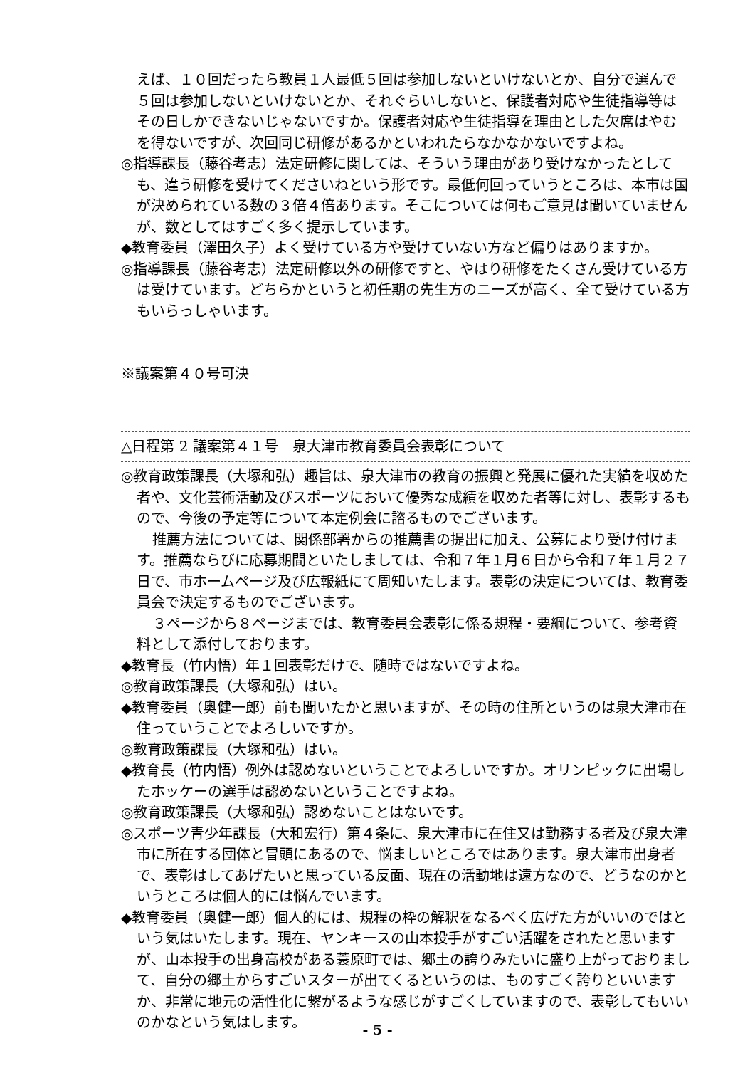えば、１０回だったら教員１人最低５回は参加しないといけないとか、自分で選んで５回は参加しないといけないとか、それぐらいしないと、保護者対応や生徒指導等はその日しかできないじゃないですか。保護者対応や生徒指導を理由とした欠席はやむを得ないですが、次回同じ研修があるかといわれたらなかなかないですよね。
◎指導課長（藤谷考志）法定研修に関しては、そういう理由があり受けなかったとしても、違う研修を受けてくださいねという形です。最低何回っていうところは、本市は国が決められている数の３倍４倍あります。そこについては何もご意見は聞いていませんが、数としてはすごく多く提示しています。
◆教育委員（澤田久子）よく受けている方や受けていない方など偏りはありますか。
◎指導課長（藤谷考志）法定研修以外の研修ですと、やはり研修をたくさん受けている方は受けています。どちらかというと初任期の先生方のニーズが高く、全て受けている方もいらっしゃいます。
※議案第４０号可決
△日程第 2 議案第４１号　泉大津市教育委員会表彰について
◎教育政策課長（大塚和弘）趣旨は、泉大津市の教育の振興と発展に優れた実績を収めた者や、文化芸術活動及びスポーツにおいて優秀な成績を収めた者等に対し、表彰するもので、今後の予定等について本定例会に諮るものでございます。
推薦方法については、関係部署からの推薦書の提出に加え、公募により受け付けます。推薦ならびに応募期間といたしましては、令和７年１月６日から令和７年１月２７日で、市ホームページ及び広報紙にて周知いたします。表彰の決定については、教育委員会で決定するものでございます。
３ページから８ページまでは、教育委員会表彰に係る規程・要綱について、参考資料として添付しております。
◆教育長（竹内悟）年１回表彰だけで、随時ではないですよね。
◎教育政策課長（大塚和弘）はい。
◆教育委員（奥健一郎）前も聞いたかと思いますが、その時の住所というのは泉大津市在住っていうことでよろしいですか。
◎教育政策課長（大塚和弘）はい。
◆教育長（竹内悟）例外は認めないということでよろしいですか。オリンピックに出場したホッケーの選手は認めないということですよね。
◎教育政策課長（大塚和弘）認めないことはないです。
◎スポーツ青少年課長（大和宏行）第４条に、泉大津市に在住又は勤務する者及び泉大津市に所在する団体と冒頭にあるので、悩ましいところではあります。泉大津市出身者で、表彰はしてあげたいと思っている反面、現在の活動地は遠方なので、どうなのかというところは個人的には悩んでいます。
◆教育委員（奥健一郎）個人的には、規程の枠の解釈をなるべく広げた方がいいのではという気はいたします。現在、ヤンキースの山本投手がすごい活躍をされたと思いますが、山本投手の出身高校がある蓑原町では、郷土の誇りみたいに盛り上がっておりまして、自分の郷土からすごいスターが出てくるというのは、ものすごく誇りといいますか、非常に地元の活性化に繋がるような感じがすごくしていますので、表彰してもいいのかなという気はします。
- 5 -